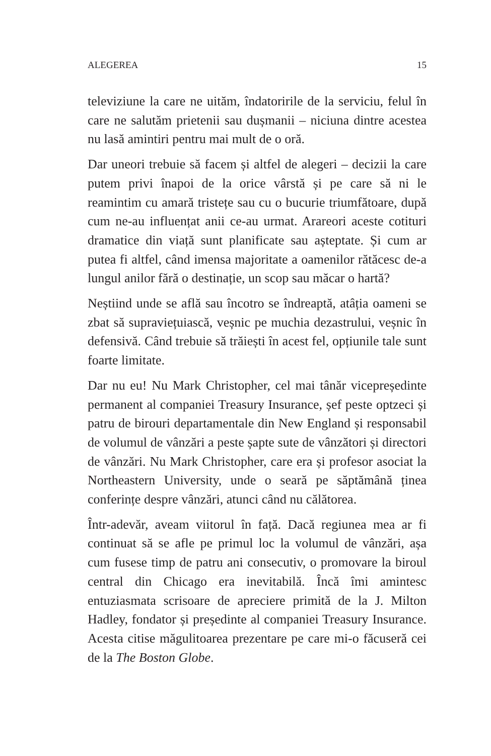ALEGEREA 15
televiziune la care ne uităm, îndatoririle de la serviciu, felul în care ne salutăm prietenii sau dușmanii – niciuna dintre acestea nu lasă amintiri pentru mai mult de o oră.
Dar uneori trebuie să facem și altfel de alegeri – decizii la care putem privi înapoi de la orice vârstă și pe care să ni le reamintim cu amară tristețe sau cu o bucurie triumfătoare, după cum ne-au influențat anii ce-au urmat. Arareori aceste cotituri dramatice din viață sunt planificate sau așteptate. Și cum ar putea fi altfel, când imensa majoritate a oamenilor rătăcesc de-a lungul anilor fără o destinație, un scop sau măcar o hartă?
Neștiind unde se află sau încotro se îndreaptă, atâția oameni se zbat să supraviețuiască, veșnic pe muchia dezastrului, veșnic în defensivă. Când trebuie să trăiești în acest fel, opțiunile tale sunt foarte limitate.
Dar nu eu! Nu Mark Christopher, cel mai tânăr vicepreședinte permanent al companiei Treasury Insurance, șef peste optzeci și patru de birouri departamentale din New England și responsabil de volumul de vânzări a peste șapte sute de vânzători și directori de vânzări. Nu Mark Christopher, care era și profesor asociat la Northeastern University, unde o seară pe săptămână ținea conferințe despre vânzări, atunci când nu călătorea.
Într-adevăr, aveam viitorul în față. Dacă regiunea mea ar fi continuat să se afle pe primul loc la volumul de vânzări, așa cum fusese timp de patru ani consecutiv, o promovare la biroul central din Chicago era inevitabilă. Încă îmi amintesc entuziasmata scrisoare de apreciere primită de la J. Milton Hadley, fondator și președinte al companiei Treasury Insurance. Acesta citise măgulitoarea prezentare pe care mi-o făcuseră cei de la The Boston Globe.